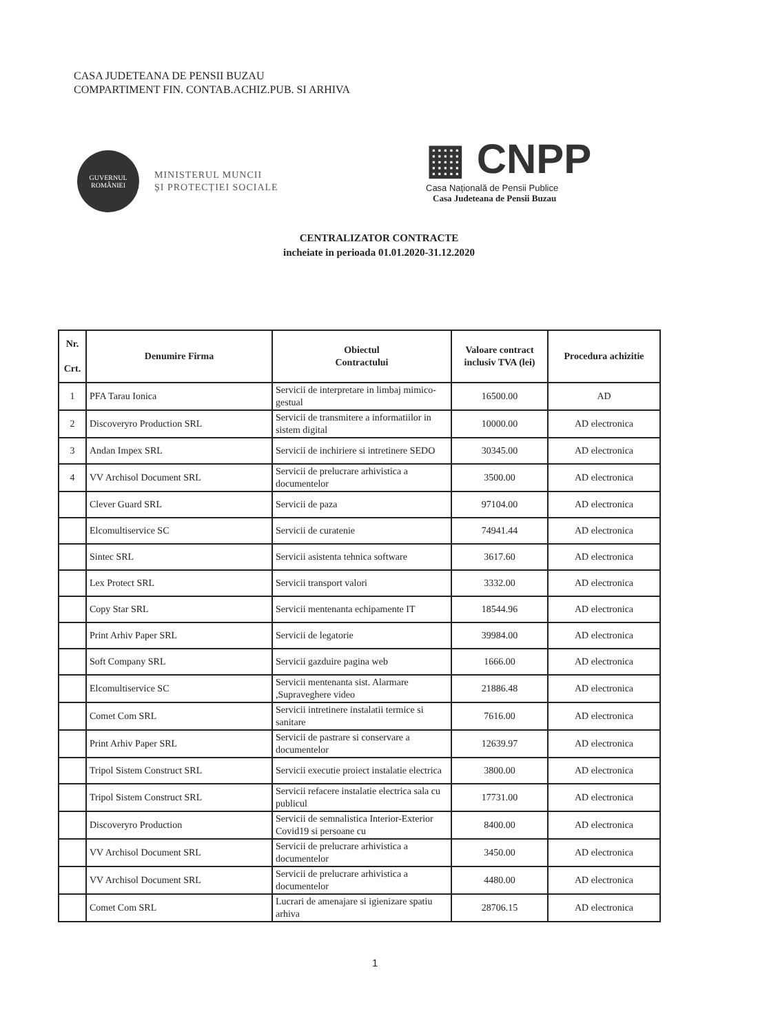CASA JUDETEANA DE PENSII BUZAU
COMPARTIMENT FIN. CONTAB.ACHIZ.PUB. SI ARHIVA
GUVERNUL
ROMÂNIEI
MINISTERUL MUNCII
ȘI PROTECȚIEI SOCIALE
▦ CNPP
Casa Naţională de Pensii Publice
Casa Judeteana de Pensii Buzau
CENTRALIZATOR CONTRACTE
incheiate in perioada 01.01.2020-31.12.2020
| Nr. Crt. | Denumire Firma | Obiectul Contractului | Valoare contract inclusiv TVA (lei) | Procedura achizitie |
| --- | --- | --- | --- | --- |
| 1 | PFA Tarau Ionica | Servicii de interpretare in limbaj mimico-gestual | 16500.00 | AD |
| 2 | Discoveryro Production SRL | Servicii de transmitere a informatiilor in sistem digital | 10000.00 | AD electronica |
| 3 | Andan Impex SRL | Servicii de inchiriere si intretinere SEDO | 30345.00 | AD electronica |
| 4 | VV Archisol Document SRL | Servicii de prelucrare arhivistica a documentelor | 3500.00 | AD electronica |
| | Clever Guard SRL | Servicii de paza | 97104.00 | AD electronica |
| | Elcomultiservice SC | Servicii de curatenie | 74941.44 | AD electronica |
| | Sintec SRL | Servicii asistenta tehnica software | 3617.60 | AD electronica |
| | Lex Protect SRL | Servicii transport valori | 3332.00 | AD electronica |
| | Copy Star SRL | Servicii mentenanta echipamente IT | 18544.96 | AD electronica |
| | Print Arhiv Paper SRL | Servicii de legatorie | 39984.00 | AD electronica |
| | Soft Company SRL | Servicii gazduire pagina web | 1666.00 | AD electronica |
| | Elcomultiservice SC | Servicii mentenanta sist. Alarmare ,Supraveghere video | 21886.48 | AD electronica |
| | Comet Com SRL | Servicii intretinere instalatii termice si sanitare | 7616.00 | AD electronica |
| | Print Arhiv Paper SRL | Servicii de pastrare si conservare a documentelor | 12639.97 | AD electronica |
| | Tripol Sistem Construct SRL | Servicii executie proiect instalatie electrica | 3800.00 | AD electronica |
| | Tripol Sistem Construct SRL | Servicii refacere instalatie electrica sala cu publicul | 17731.00 | AD electronica |
| | Discoveryro Production | Servicii de semnalistica Interior-Exterior Covid19 si persoane cu | 8400.00 | AD electronica |
| | VV Archisol Document SRL | Servicii de prelucrare arhivistica a documentelor | 3450.00 | AD electronica |
| | VV Archisol Document SRL | Servicii de prelucrare arhivistica a documentelor | 4480.00 | AD electronica |
| | Comet Com SRL | Lucrari de amenajare si igienizare spatiu arhiva | 28706.15 | AD electronica |
1